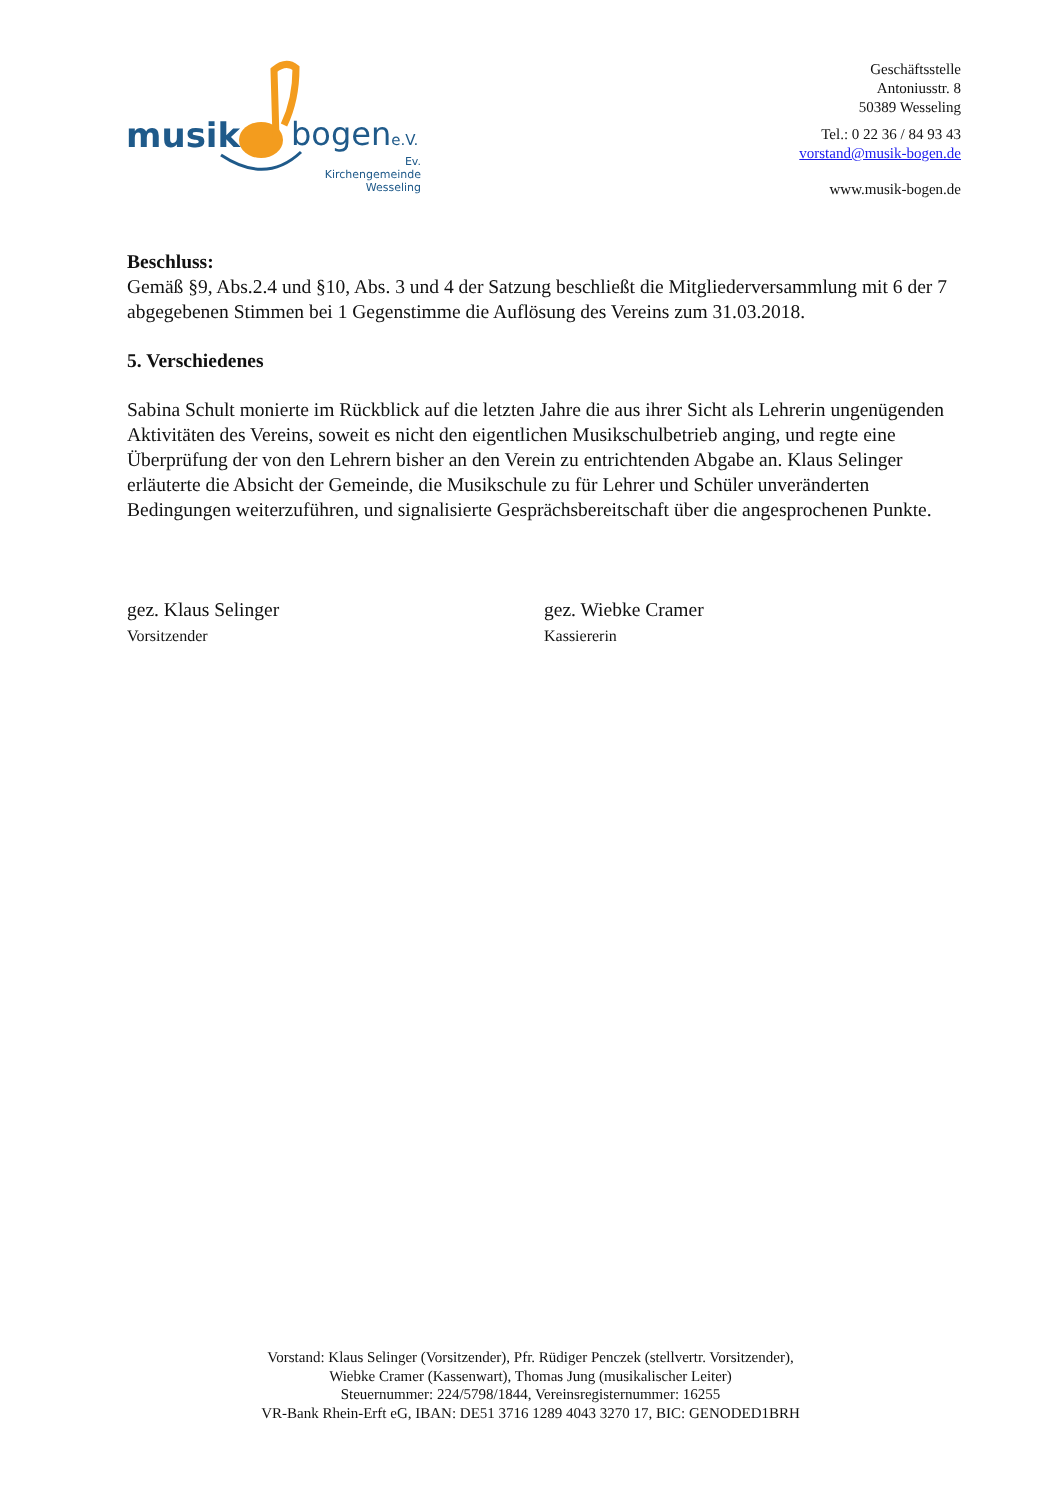musik bogene.V.
Ev. Kirchengemeinde
Wesseling
Geschäftsstelle
Antoniusstr. 8
50389 Wesseling
Tel.: 0 22 36 / 84 93 43
vorstand@musik-bogen.de
www.musik-bogen.de
Beschluss:
Gemäß §9, Abs.2.4 und §10, Abs. 3 und 4 der Satzung beschließt die Mitgliederversammlung mit 6 der 7 abgegebenen Stimmen bei 1 Gegenstimme die Auflösung des Vereins zum 31.03.2018.
5. Verschiedenes
Sabina Schult monierte im Rückblick auf die letzten Jahre die aus ihrer Sicht als Lehrerin ungenügenden Aktivitäten des Vereins, soweit es nicht den eigentlichen Musikschulbetrieb anging, und regte eine Überprüfung der von den Lehrern bisher an den Verein zu entrichtenden Abgabe an. Klaus Selinger erläuterte die Absicht der Gemeinde, die Musikschule zu für Lehrer und Schüler unveränderten Bedingungen weiterzuführen, und signalisierte Gesprächsbereitschaft über die angesprochenen Punkte.
gez. Klaus Selinger
Vorsitzender
gez. Wiebke Cramer
Kassiererin
Vorstand: Klaus Selinger (Vorsitzender), Pfr. Rüdiger Penczek (stellvertr. Vorsitzender),
Wiebke Cramer (Kassenwart), Thomas Jung (musikalischer Leiter)
Steuernummer: 224/5798/1844, Vereinsregisternummer: 16255
VR-Bank Rhein-Erft eG, IBAN: DE51 3716 1289 4043 3270 17, BIC: GENODED1BRH